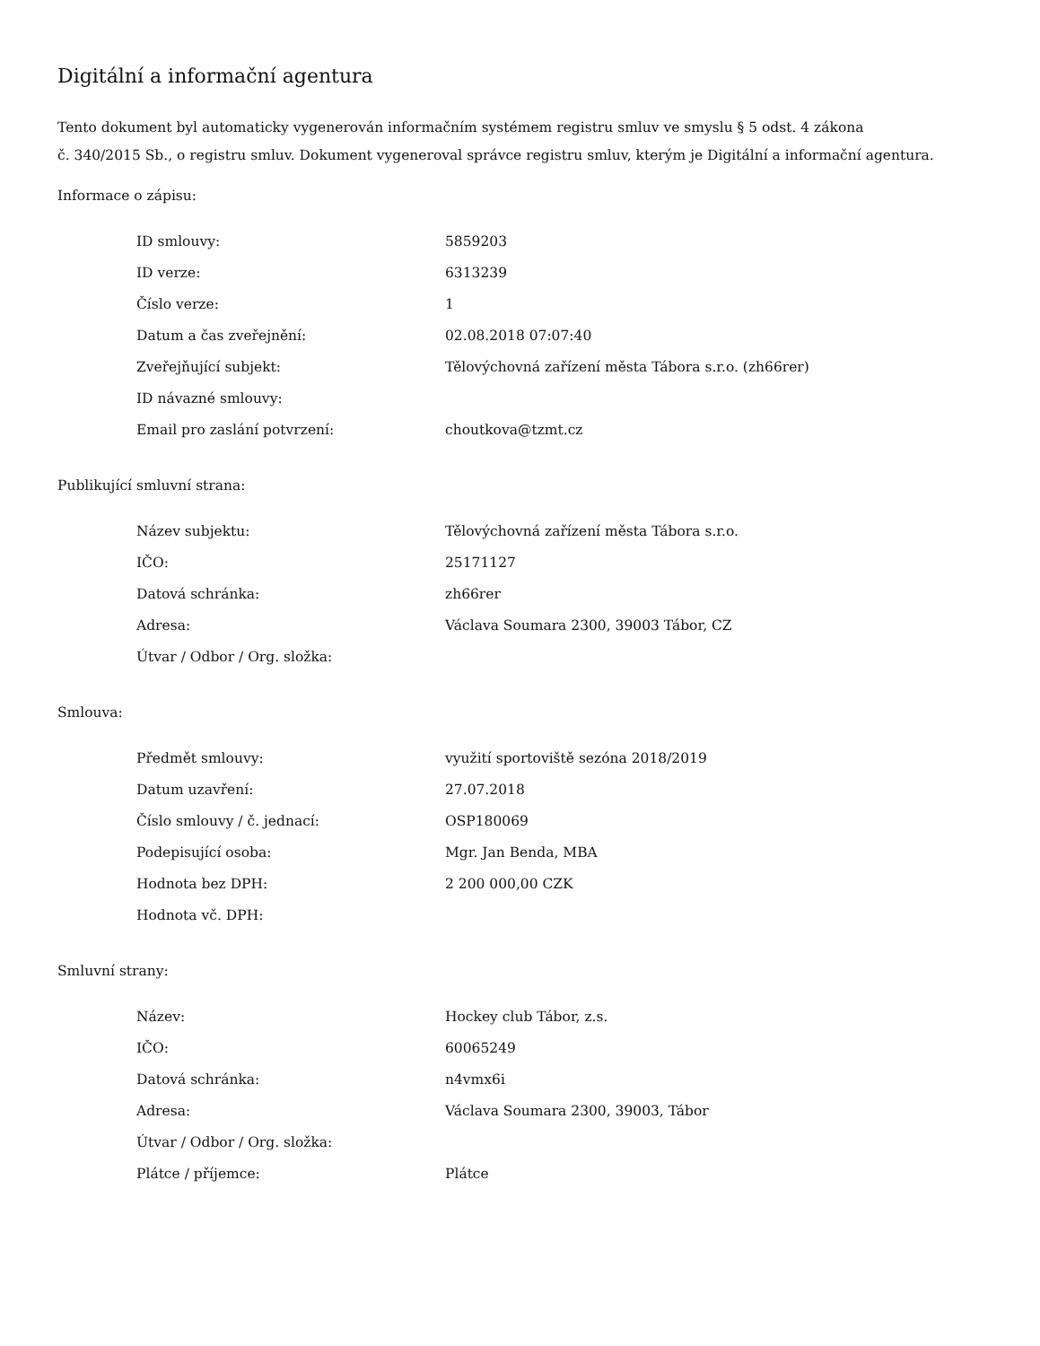Digitální a informační agentura
Tento dokument byl automaticky vygenerován informačním systémem registru smluv ve smyslu § 5 odst. 4 zákona
č. 340/2015 Sb., o registru smluv. Dokument vygeneroval správce registru smluv, kterým je Digitální a informační agentura.
Informace o zápisu:
| ID smlouvy: | 5859203 |
| ID verze: | 6313239 |
| Číslo verze: | 1 |
| Datum a čas zveřejnění: | 02.08.2018 07:07:40 |
| Zveřejňující subjekt: | Tělovýchovná zařízení města Tábora s.r.o. (zh66rer) |
| ID návazné smlouvy: | |
| Email pro zaslání potvrzení: | choutkova@tzmt.cz |
Publikující smluvní strana:
| Název subjektu: | Tělovýchovná zařízení města Tábora s.r.o. |
| IČO: | 25171127 |
| Datová schránka: | zh66rer |
| Adresa: | Václava Soumara 2300, 39003 Tábor, CZ |
| Útvar / Odbor / Org. složka: | |
Smlouva:
| Předmět smlouvy: | využití sportoviště sezóna 2018/2019 |
| Datum uzavření: | 27.07.2018 |
| Číslo smlouvy / č. jednací: | OSP180069 |
| Podepisující osoba: | Mgr. Jan Benda, MBA |
| Hodnota bez DPH: | 2 200 000,00 CZK |
| Hodnota vč. DPH: | |
Smluvní strany:
| Název: | Hockey club Tábor, z.s. |
| IČO: | 60065249 |
| Datová schránka: | n4vmx6i |
| Adresa: | Václava Soumara 2300, 39003, Tábor |
| Útvar / Odbor / Org. složka: | |
| Plátce / příjemce: | Plátce |